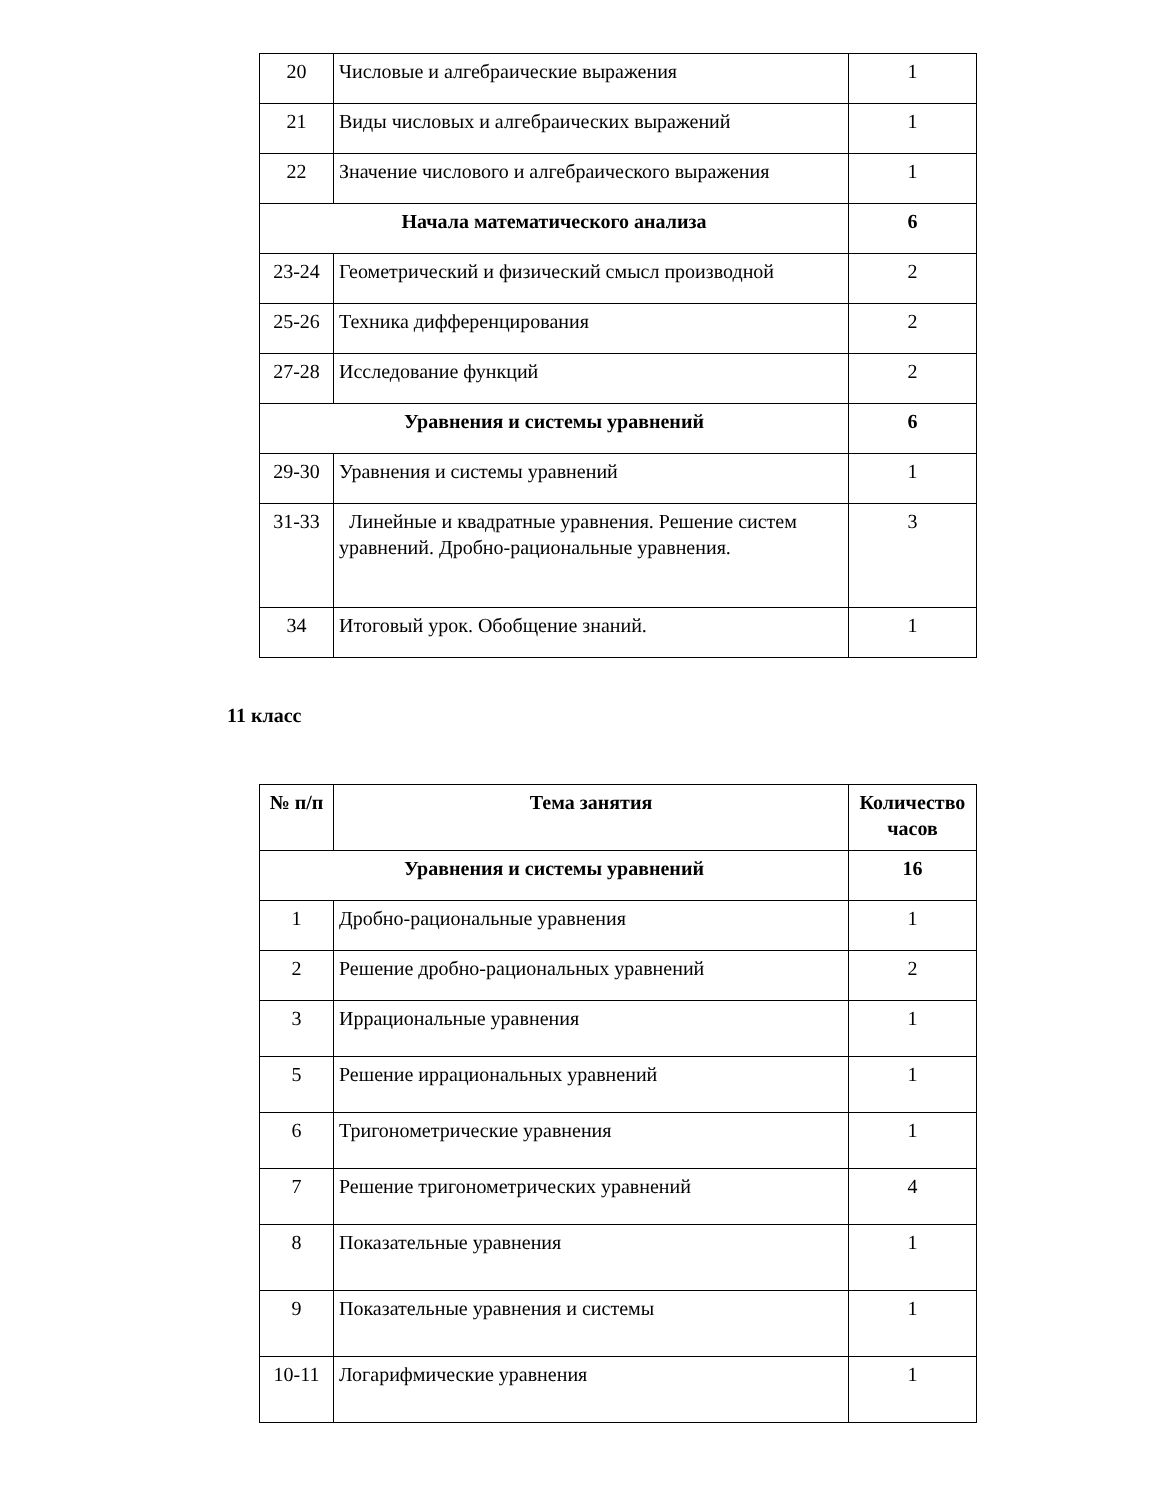| 20 | Числовые и алгебраические выражения | 1 |
| 21 | Виды числовых и алгебраических выражений | 1 |
| 22 | Значение числового и алгебраического выражения | 1 |
| Начала математического анализа | | 6 |
| 23-24 | Геометрический и физический смысл производной | 2 |
| 25-26 | Техника дифференцирования | 2 |
| 27-28 | Исследование функций | 2 |
| Уравнения и системы уравнений | | 6 |
| 29-30 | Уравнения и системы уравнений | 1 |
| 31-33 | Линейные и квадратные уравнения. Решение систем уравнений. Дробно-рациональные уравнения. | 3 |
| 34 | Итоговый урок. Обобщение знаний. | 1 |
11 класс
| № п/п | Тема занятия | Количество часов |
| --- | --- | --- |
| Уравнения и системы уравнений | | 16 |
| 1 | Дробно-рациональные уравнения | 1 |
| 2 | Решение дробно-рациональных уравнений | 2 |
| 3 | Иррациональные уравнения | 1 |
| 5 | Решение иррациональных уравнений | 1 |
| 6 | Тригонометрические уравнения | 1 |
| 7 | Решение тригонометрических уравнений | 4 |
| 8 | Показательные уравнения | 1 |
| 9 | Показательные уравнения и системы | 1 |
| 10-11 | Логарифмические уравнения | 1 |